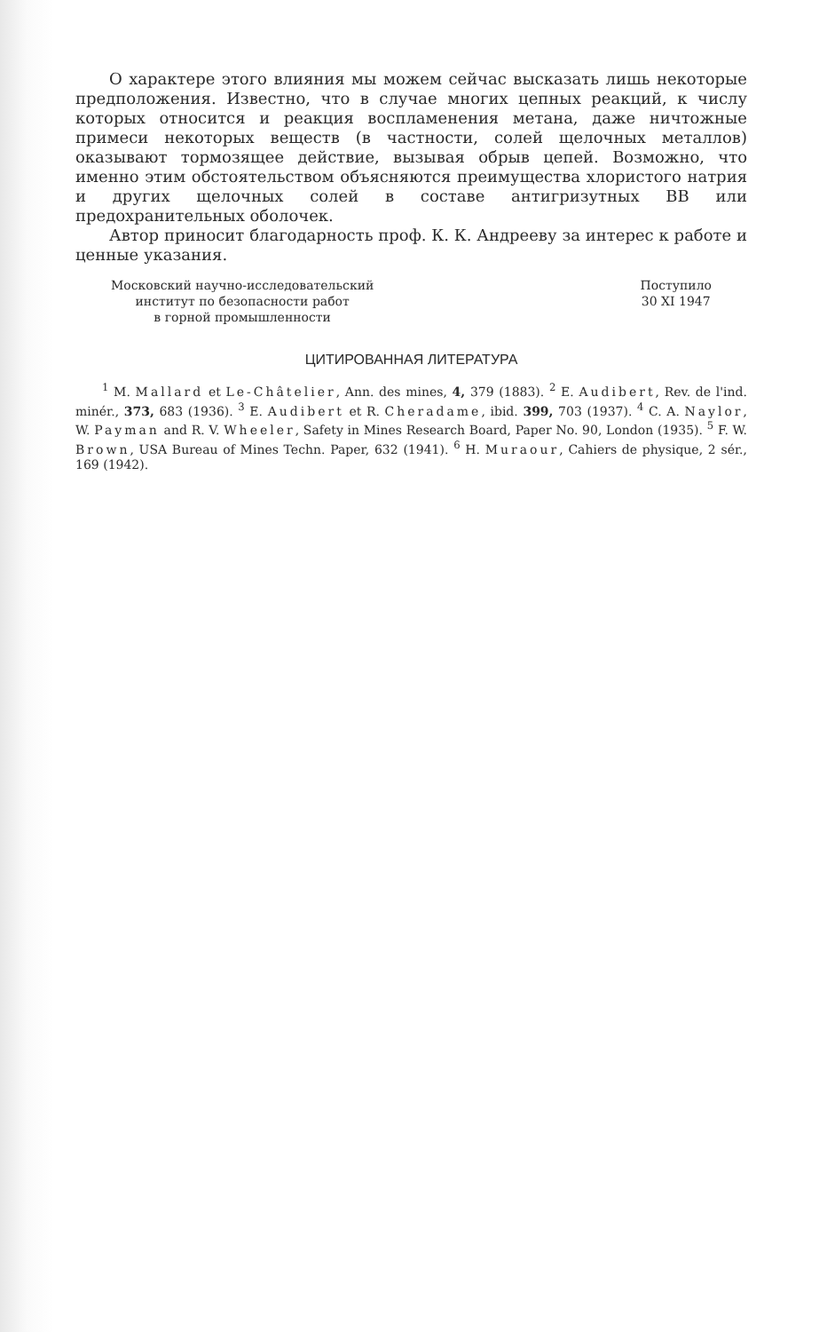О характере этого влияния мы можем сейчас высказать лишь некоторые предположения. Известно, что в случае многих цепных реакций, к числу которых относится и реакция воспламенения метана, даже ничтожные примеси некоторых веществ (в частности, солей щелочных металлов) оказывают тормозящее действие, вызывая обрыв цепей. Возможно, что именно этим обстоятельством объясняются преимущества хлористого натрия и других щелочных солей в составе антигризутных ВВ или предохранительных оболочек.
Автор приносит благодарность проф. К. К. Андрееву за интерес к работе и ценные указания.
Московский научно-исследовательский
институт по безопасности работ
в горной промышленности
Поступило
30 XI 1947
ЦИТИРОВАННАЯ ЛИТЕРАТУРА
<sup>1</sup> M. Mallard et Le-Châtelier, Ann. des mines, 4, 379 (1883). <sup>2</sup> E. Audibert, Rev. de l'ind. minér., 373, 683 (1936). <sup>3</sup> E. Audibert et R. Cheradame, ibid. 399, 703 (1937). <sup>4</sup> C. A. Naylor, W. Payman and R. V. Wheeler, Safety in Mines Research Board, Paper No. 90, London (1935). <sup>5</sup> F. W. Brown, USA Bureau of Mines Techn. Paper, 632 (1941). <sup>6</sup> H. Muraour, Cahiers de physique, 2 sér., 169 (1942).